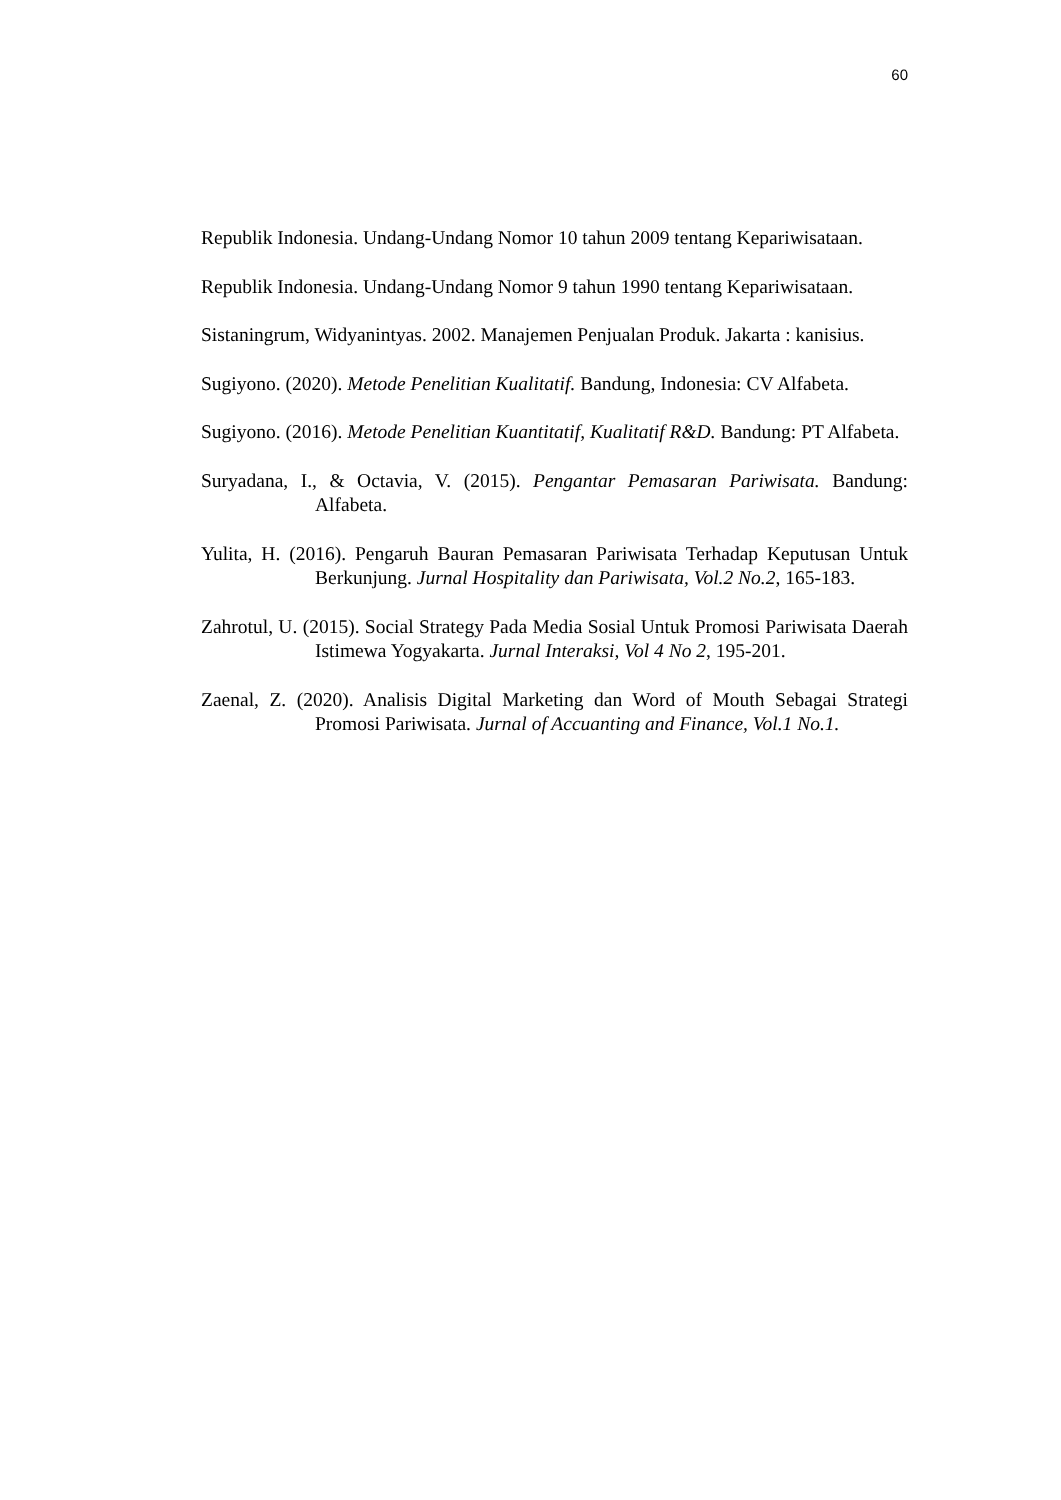60
Republik Indonesia. Undang-Undang Nomor 10 tahun 2009 tentang Kepariwisataan.
Republik Indonesia. Undang-Undang Nomor 9 tahun 1990 tentang Kepariwisataan.
Sistaningrum, Widyanintyas. 2002. Manajemen Penjualan Produk. Jakarta : kanisius.
Sugiyono. (2020). Metode Penelitian Kualitatif. Bandung, Indonesia: CV Alfabeta.
Sugiyono. (2016). Metode Penelitian Kuantitatif, Kualitatif R&D. Bandung: PT Alfabeta.
Suryadana, I., & Octavia, V. (2015). Pengantar Pemasaran Pariwisata. Bandung: Alfabeta.
Yulita, H. (2016). Pengaruh Bauran Pemasaran Pariwisata Terhadap Keputusan Untuk Berkunjung. Jurnal Hospitality dan Pariwisata, Vol.2 No.2, 165-183.
Zahrotul, U. (2015). Social Strategy Pada Media Sosial Untuk Promosi Pariwisata Daerah Istimewa Yogyakarta. Jurnal Interaksi, Vol 4 No 2, 195-201.
Zaenal, Z. (2020). Analisis Digital Marketing dan Word of Mouth Sebagai Strategi Promosi Pariwisata. Jurnal of Accuanting and Finance, Vol.1 No.1.